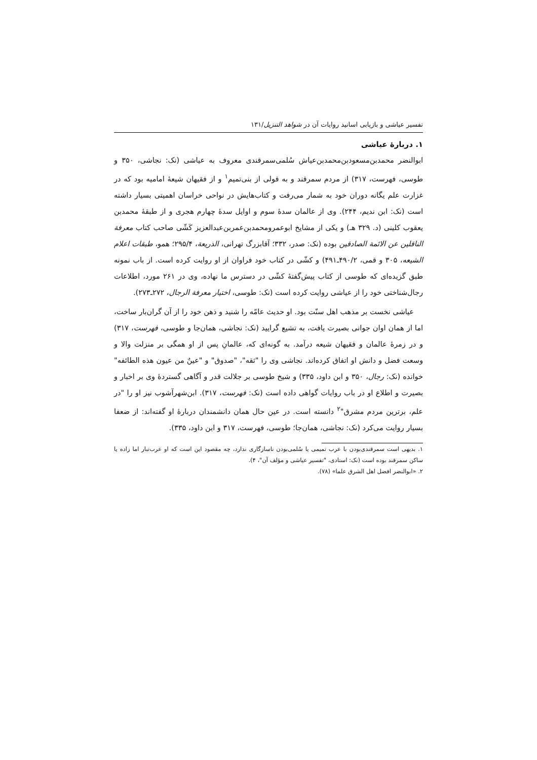تفسیر عیاشی و بازیابی اسانید روایات آن در شواهد التنزیل/۱۳۱
۱. دربارهٔ عیاشی
ابوالنضر محمدبن‌مسعودبن‌محمدبن‌عیاش سُلمی‌سمرقندی معروف به عیاشی (نک: نجاشی، ۳۵۰ و طوسی، فهرست، ۳۱۷) از مردم سمرقند و به قولی از بنی‌تمیم<sup>۱</sup> و از فقیهان شیعهٔ امامیه بود که در غزارت علم یگانه دوران خود به شمار می‌رفت و کتاب‌هایش در نواحی خراسان اهمیتی بسیار داشته است (نک: ابن ندیم، ۲۴۴). وی از عالمان سدهٔ سوم و اوایل سدهٔ چهارم هجری و از طبقهٔ محمدبن یعقوب کلینی (د. ۳۲۹ هـ) و یکی از مشایخ ابوعمرومحمدبن‌عمربن‌عبدالعزیز کَشّی صاحب کتاب معرفة الناقلین عن الائمة الصادقین بوده (نک: صدر، ۳۳۲؛ آقابزرگ تهرانی، الذریعة، ۲۹۵/۴؛ همو، طبقات اعلام الشیعه، ۳۰۵ و قمی، ۴۹۰/۲ـ۴۹۱) و کشّی در کتاب خود فراوان از او روایت کرده است. از باب نمونه طبق گزیده‌ای که طوسی از کتاب پیش‌گفتهٔ کشّی در دسترس ما نهاده، وی در ۲۶۱ مورد، اطلاعات رجال‌شناختی خود را از عیاشی روایت کرده است (نک: طوسی، اختیار معرفة الرجال، ۲۷۲ـ۲۷۳).
عیاشی نخست بر مذهب اهل سنّت بود. او حدیث عامّه را شنید و ذهن خود را از آن گران‌بار ساخت، اما از همان اوان جوانی بصیرت یافت، به تشیع گرایید (نک: نجاشی، همان‌جا و طوسی، فهرست، ۳۱۷) و در زمرهٔ عالمان و فقیهان شیعه درآمد. به گونه‌ای که، عالمانِ پس از او همگی بر منزلت والا و وسعت فضل و دانش او اتفاق کرده‌اند. نجاشی وی را "ثقه"، "صدوق" و "عینٌ من عیون هذه الطائفه" خوانده (نک: رجال، ۳۵۰ و ابن داود، ۳۳۵) و شیخ طوسی بر جلالت قدر و آگاهی گستردهٔ وی بر اخبار و بصیرت و اطلاع او در باب روایات گواهی داده است (نک: فهرست، ۳۱۷). ابن‌شهرآشوب نیز او را "در علم، برترین مردم مشرق"<sup>۲</sup> دانسته است. در عین حال همان دانشمندان دربارهٔ او گفته‌اند: از ضعفا بسیار روایت می‌کرد (نک: نجاشی، همان‌جا؛ طوسی، فهرست، ۳۱۷ و ابن داود، ۳۳۵).
۱. بدیهی است سمرقندی‌بودن با عرب تمیمی یا سُلمی‌بودن ناسازگاری ندارد، چه مقصود این است که او عرب‌تبار اما زاده یا ساکن سمرقند بوده است (نک: استادی، "تفسیر عیاشی و مؤلف آن"، ۴).
۲. «ابوالنضر افضل اهل الشرق علما» (۷۸).